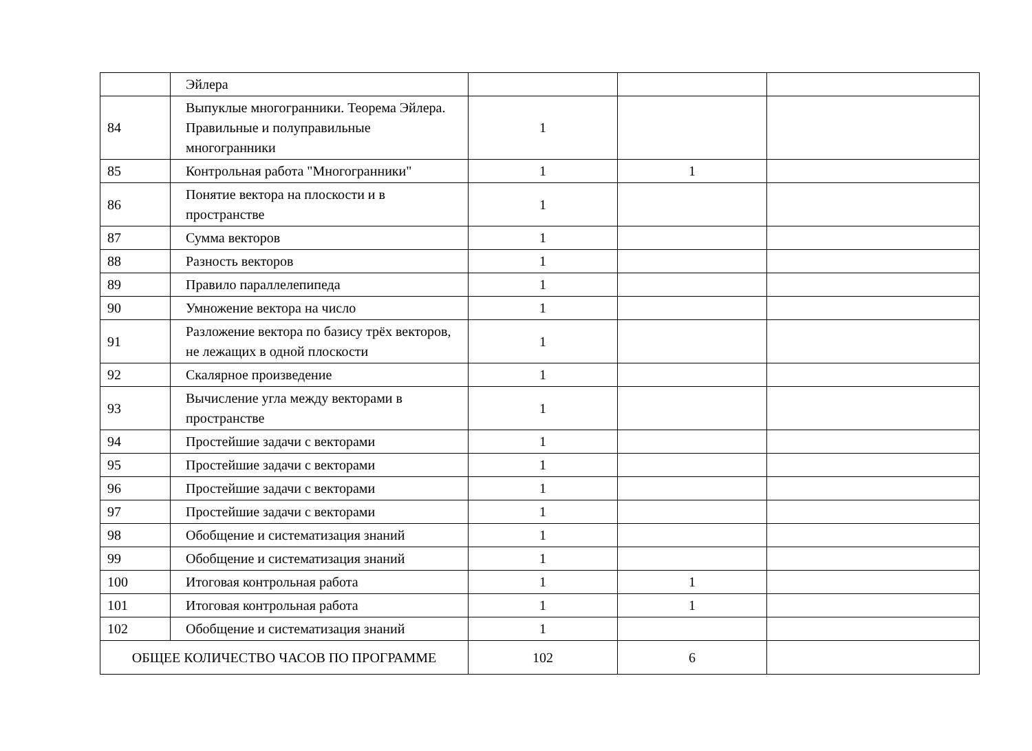| | Эйлера | | | |
| 84 | Выпуклые многогранники. Теорема Эйлера. Правильные и полуправильные многогранники | 1 | | |
| 85 | Контрольная работа "Многогранники" | 1 | 1 | |
| 86 | Понятие вектора на плоскости и в пространстве | 1 | | |
| 87 | Сумма векторов | 1 | | |
| 88 | Разность векторов | 1 | | |
| 89 | Правило параллелепипеда | 1 | | |
| 90 | Умножение вектора на число | 1 | | |
| 91 | Разложение вектора по базису трёх векторов, не лежащих в одной плоскости | 1 | | |
| 92 | Скалярное произведение | 1 | | |
| 93 | Вычисление угла между векторами в пространстве | 1 | | |
| 94 | Простейшие задачи с векторами | 1 | | |
| 95 | Простейшие задачи с векторами | 1 | | |
| 96 | Простейшие задачи с векторами | 1 | | |
| 97 | Простейшие задачи с векторами | 1 | | |
| 98 | Обобщение и систематизация знаний | 1 | | |
| 99 | Обобщение и систематизация знаний | 1 | | |
| 100 | Итоговая контрольная работа | 1 | 1 | |
| 101 | Итоговая контрольная работа | 1 | 1 | |
| 102 | Обобщение и систематизация знаний | 1 | | |
| ОБЩЕЕ КОЛИЧЕСТВО ЧАСОВ ПО ПРОГРАММЕ | | 102 | 6 | |